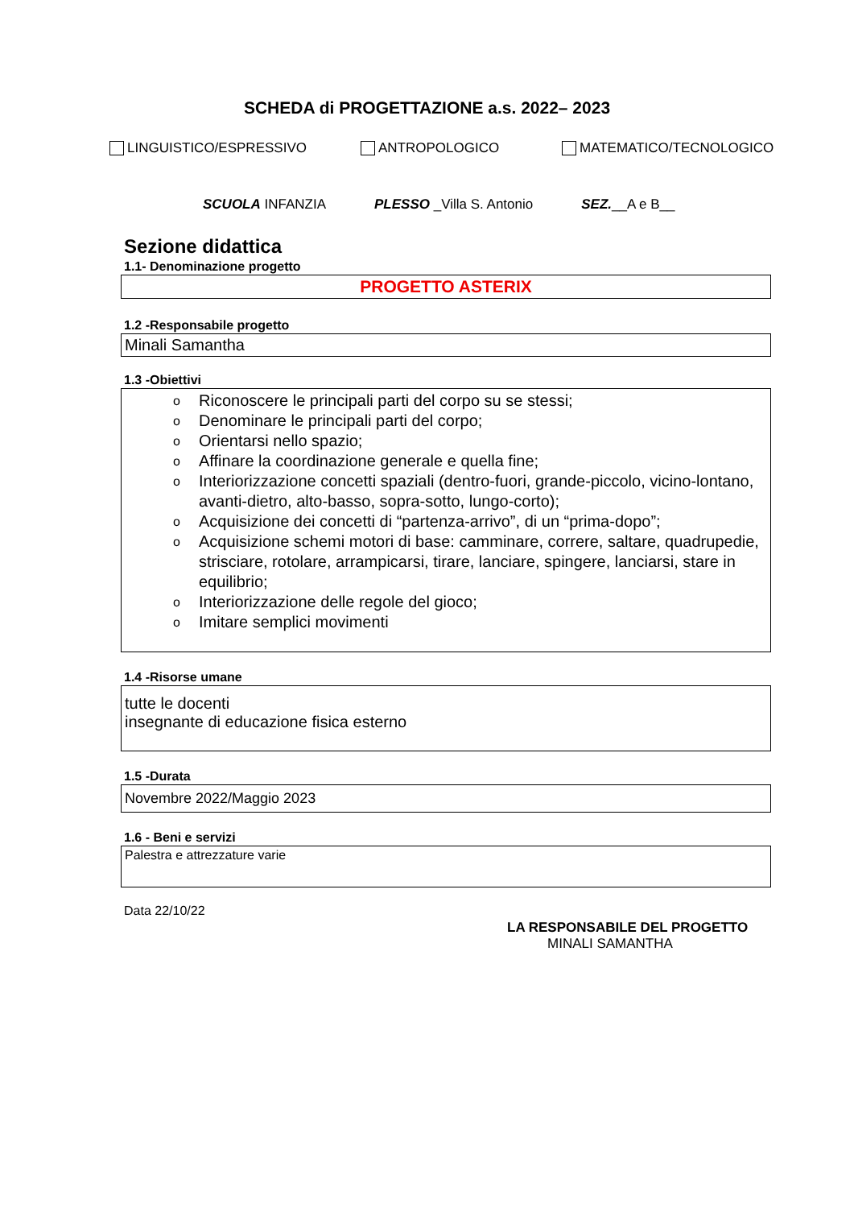SCHEDA di PROGETTAZIONE a.s. 2022– 2023
LINGUISTICO/ESPRESSIVO ANTROPOLOGICO MATEMATICO/TECNOLOGICO
SCUOLA INFANZIA PLESSO _Villa S. Antonio SEZ.__A e B__
Sezione didattica
1.1- Denominazione progetto
PROGETTO ASTERIX
1.2 -Responsabile progetto
Minali Samantha
1.3 -Obiettivi
o Riconoscere le principali parti del corpo su se stessi;
o Denominare le principali parti del corpo;
o Orientarsi nello spazio;
o Affinare la coordinazione generale e quella fine;
o Interiorizzazione concetti spaziali (dentro-fuori, grande-piccolo, vicino-lontano, avanti-dietro, alto-basso, sopra-sotto, lungo-corto);
o Acquisizione dei concetti di “partenza-arrivo”, di un “prima-dopo”;
o Acquisizione schemi motori di base: camminare, correre, saltare, quadrupedie, strisciare, rotolare, arrampicarsi, tirare, lanciare, spingere, lanciarsi, stare in equilibrio;
o Interiorizzazione delle regole del gioco;
o Imitare semplici movimenti
1.4 -Risorse umane
tutte le docenti
insegnante di educazione fisica esterno
1.5 -Durata
Novembre 2022/Maggio 2023
1.6 - Beni e servizi
Palestra e attrezzature varie
Data 22/10/22
LA RESPONSABILE DEL PROGETTO
MINALI SAMANTHA